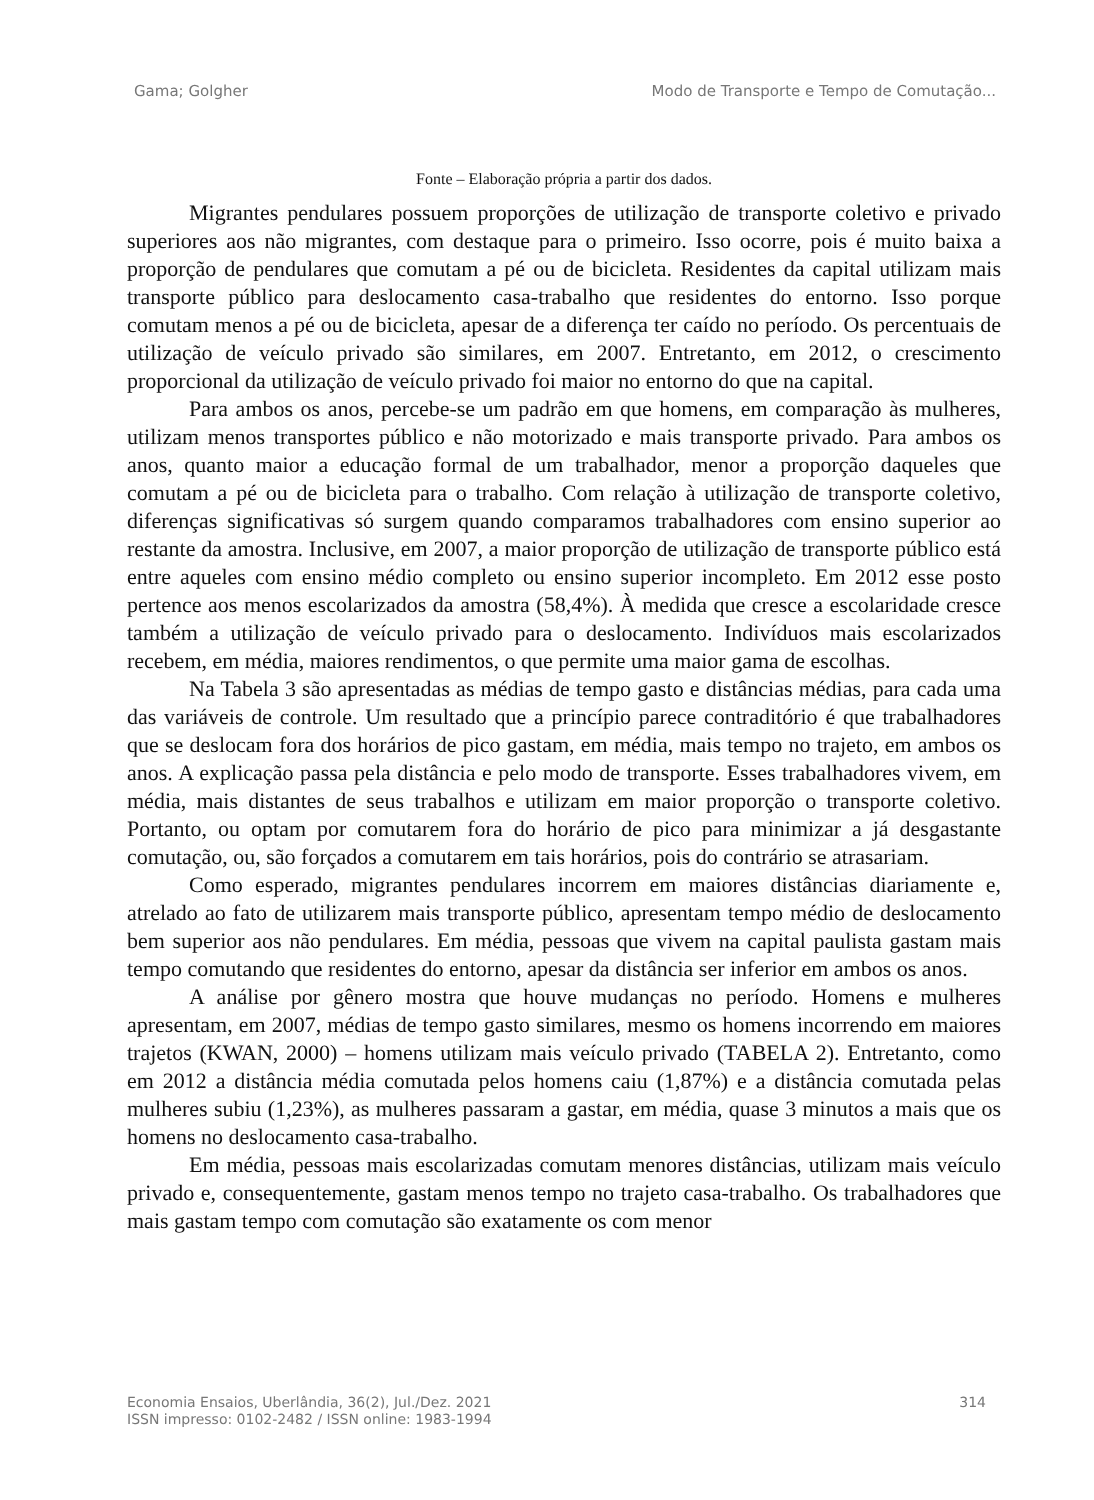Gama; Golgher Modo de Transporte e Tempo de Comutação...
Fonte – Elaboração própria a partir dos dados.
Migrantes pendulares possuem proporções de utilização de transporte coletivo e privado superiores aos não migrantes, com destaque para o primeiro. Isso ocorre, pois é muito baixa a proporção de pendulares que comutam a pé ou de bicicleta. Residentes da capital utilizam mais transporte público para deslocamento casa-trabalho que residentes do entorno. Isso porque comutam menos a pé ou de bicicleta, apesar de a diferença ter caído no período. Os percentuais de utilização de veículo privado são similares, em 2007. Entretanto, em 2012, o crescimento proporcional da utilização de veículo privado foi maior no entorno do que na capital.
Para ambos os anos, percebe-se um padrão em que homens, em comparação às mulheres, utilizam menos transportes público e não motorizado e mais transporte privado. Para ambos os anos, quanto maior a educação formal de um trabalhador, menor a proporção daqueles que comutam a pé ou de bicicleta para o trabalho. Com relação à utilização de transporte coletivo, diferenças significativas só surgem quando comparamos trabalhadores com ensino superior ao restante da amostra. Inclusive, em 2007, a maior proporção de utilização de transporte público está entre aqueles com ensino médio completo ou ensino superior incompleto. Em 2012 esse posto pertence aos menos escolarizados da amostra (58,4%). À medida que cresce a escolaridade cresce também a utilização de veículo privado para o deslocamento. Indivíduos mais escolarizados recebem, em média, maiores rendimentos, o que permite uma maior gama de escolhas.
Na Tabela 3 são apresentadas as médias de tempo gasto e distâncias médias, para cada uma das variáveis de controle. Um resultado que a princípio parece contraditório é que trabalhadores que se deslocam fora dos horários de pico gastam, em média, mais tempo no trajeto, em ambos os anos. A explicação passa pela distância e pelo modo de transporte. Esses trabalhadores vivem, em média, mais distantes de seus trabalhos e utilizam em maior proporção o transporte coletivo. Portanto, ou optam por comutarem fora do horário de pico para minimizar a já desgastante comutação, ou, são forçados a comutarem em tais horários, pois do contrário se atrasariam.
Como esperado, migrantes pendulares incorrem em maiores distâncias diariamente e, atrelado ao fato de utilizarem mais transporte público, apresentam tempo médio de deslocamento bem superior aos não pendulares. Em média, pessoas que vivem na capital paulista gastam mais tempo comutando que residentes do entorno, apesar da distância ser inferior em ambos os anos.
A análise por gênero mostra que houve mudanças no período. Homens e mulheres apresentam, em 2007, médias de tempo gasto similares, mesmo os homens incorrendo em maiores trajetos (KWAN, 2000) – homens utilizam mais veículo privado (TABELA 2). Entretanto, como em 2012 a distância média comutada pelos homens caiu (1,87%) e a distância comutada pelas mulheres subiu (1,23%), as mulheres passaram a gastar, em média, quase 3 minutos a mais que os homens no deslocamento casa-trabalho.
Em média, pessoas mais escolarizadas comutam menores distâncias, utilizam mais veículo privado e, consequentemente, gastam menos tempo no trajeto casa-trabalho. Os trabalhadores que mais gastam tempo com comutação são exatamente os com menor
Economia Ensaios, Uberlândia, 36(2), Jul./Dez. 2021
ISSN impresso: 0102-2482 / ISSN online: 1983-1994 314